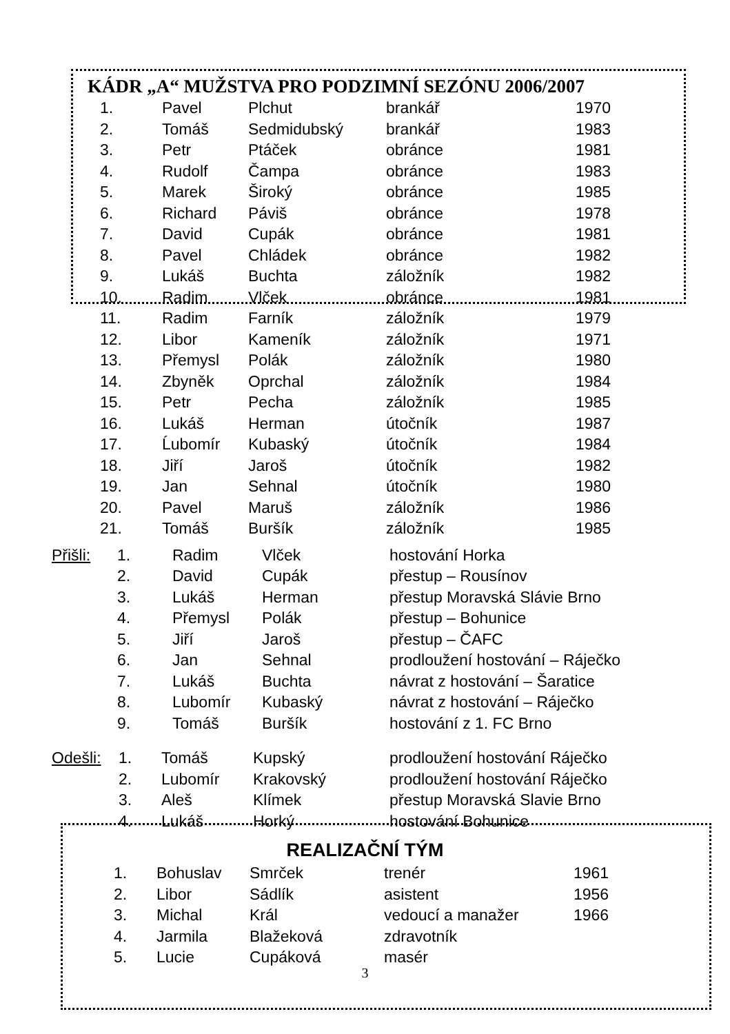KÁDR „A“ MUŽSTVA PRO PODZIMNÍ SEZÓNU 2006/2007
| 1. | Pavel | Plchut | brankář | 1970 |
| 2. | Tomáš | Sedmidubský | brankář | 1983 |
| 3. | Petr | Ptáček | obránce | 1981 |
| 4. | Rudolf | Čampa | obránce | 1983 |
| 5. | Marek | Široký | obránce | 1985 |
| 6. | Richard | Páviš | obránce | 1978 |
| 7. | David | Cupák | obránce | 1981 |
| 8. | Pavel | Chládek | obránce | 1982 |
| 9. | Lukáš | Buchta | záložník | 1982 |
| 10. | Radim | Vlček | obránce | 1981 |
| 11. | Radim | Farník | záložník | 1979 |
| 12. | Libor | Kameník | záložník | 1971 |
| 13. | Přemysl | Polák | záložník | 1980 |
| 14. | Zbyněk | Oprchal | záložník | 1984 |
| 15. | Petr | Pecha | záložník | 1985 |
| 16. | Lukáš | Herman | útočník | 1987 |
| 17. | Ĺubomír | Kubaský | útočník | 1984 |
| 18. | Jiří | Jaroš | útočník | 1982 |
| 19. | Jan | Sehnal | útočník | 1980 |
| 20. | Pavel | Maruš | záložník | 1986 |
| 21. | Tomáš | Buršík | záložník | 1985 |
| Přišli: | 1. | Radim | Vlček | hostování Horka |
| | 2. | David | Cupák | přestup – Rousínov |
| | 3. | Lukáš | Herman | přestup Moravská Slávie Brno |
| | 4. | Přemysl | Polák | přestup – Bohunice |
| | 5. | Jiří | Jaroš | přestup – ČAFC |
| | 6. | Jan | Sehnal | prodloužení hostování – Ráječko |
| | 7. | Lukáš | Buchta | návrat z hostování – Šaratice |
| | 8. | Lubomír | Kubaský | návrat z hostování – Ráječko |
| | 9. | Tomáš | Buršík | hostování z 1. FC Brno |
| Odešli: | 1. | Tomáš | Kupský | prodloužení hostování Ráječko |
| | 2. | Lubomír | Krakovský | prodloužení hostování Ráječko |
| | 3. | Aleš | Klímek | přestup Moravská Slavie Brno |
| | 4. | Lukáš | Horký | hostování Bohunice |
REALIZAČNÍ TÝM
| 1. | Bohuslav | Smrček | trenér | 1961 |
| 2. | Libor | Sádlík | asistent | 1956 |
| 3. | Michal | Král | vedoucí a manažer | 1966 |
| 4. | Jarmila | Blažeková | zdravotník | |
| 5. | Lucie | Cupáková | masér | |
3